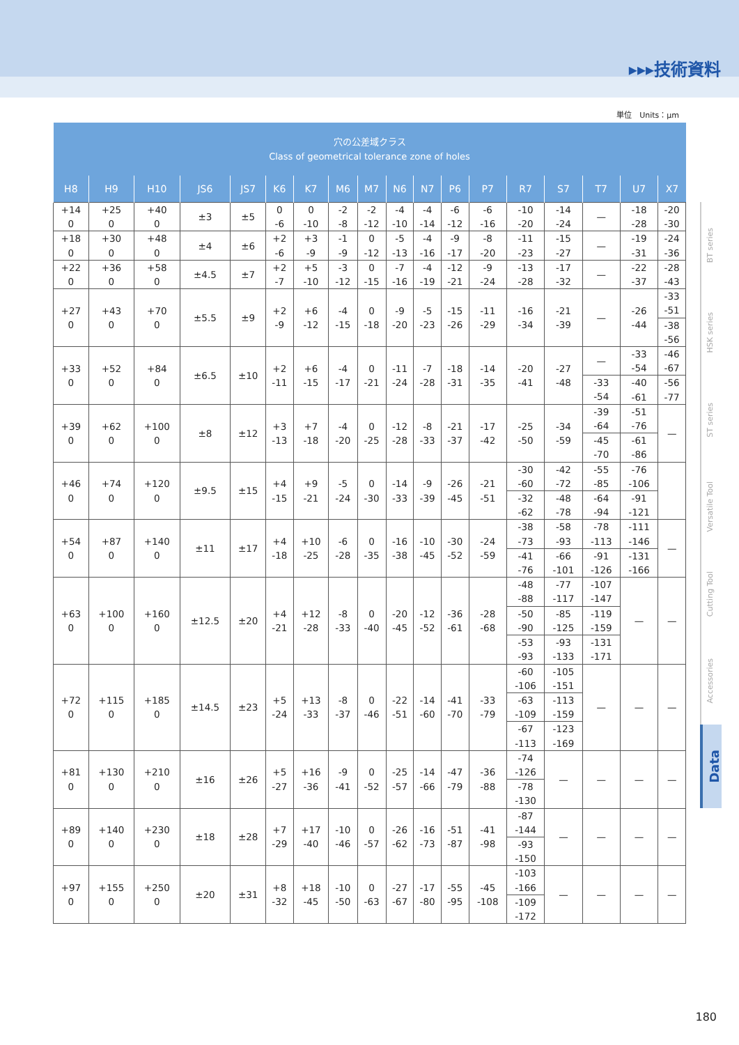▸▸▸技術資料
単位　Units：μm
| 穴の公差域クラス Class of geometrical tolerance zone of holes | | | | | | | | | | | | | | | | | |
| --- | --- | --- | --- | --- | --- | --- | --- | --- | --- | --- | --- | --- | --- | --- | --- | --- | --- |
| H8 | H9 | H10 | JS6 | JS7 | K6 | K7 | M6 | M7 | N6 | N7 | P6 | P7 | R7 | S7 | T7 | U7 | X7 |
| +14 0 | +25 0 | +40 0 | ±3 | ±5 | 0 -6 | 0 -10 | -2 -8 | -2 -12 | -4 -10 | -4 -14 | -6 -12 | -6 -16 | -10 -20 | -14 -24 | — | -18 -28 | -20 -30 |
| +18 0 | +30 0 | +48 0 | ±4 | ±6 | +2 -6 | +3 -9 | -1 -9 | 0 -12 | -5 -13 | -4 -16 | -9 -17 | -8 -20 | -11 -23 | -15 -27 | — | -19 -31 | -24 -36 |
| +22 0 | +36 0 | +58 0 | ±4.5 | ±7 | +2 -7 | +5 -10 | -3 -12 | 0 -15 | -7 -16 | -4 -19 | -12 -21 | -9 -24 | -13 -28 | -17 -32 | — | -22 -37 | -28 -43 |
| +27 0 | +43 0 | +70 0 | ±5.5 | ±9 | +2 -9 | +6 -12 | -4 -15 | 0 -18 | -9 -20 | -5 -23 | -15 -26 | -11 -29 | -16 -34 | -21 -39 | — | -26 -44 | -33 -51 -38 -56 |
| +33 0 | +52 0 | +84 0 | ±6.5 | ±10 | +2 -11 | +6 -15 | -4 -17 | 0 -21 | -11 -24 | -7 -28 | -18 -31 | -14 -35 | -20 -41 | -27 -48 | — -33 -54 | -33 -54 -40 -61 | -46 -67 -56 -77 |
| +39 0 | +62 0 | +100 0 | ±8 | ±12 | +3 -13 | +7 -18 | -4 -20 | 0 -25 | -12 -28 | -8 -33 | -21 -37 | -17 -42 | -25 -50 | -34 -59 | -39 -64 -45 -70 | -51 -76 -61 -86 | — |
| +46 0 | +74 0 | +120 0 | ±9.5 | ±15 | +4 -15 | +9 -21 | -5 -24 | 0 -30 | -14 -33 | -9 -39 | -26 -45 | -21 -51 | -30 -60 -32 -62 | -42 -72 -48 -78 | -55 -85 -64 -94 | -76 -106 -91 -121 | |
| +54 0 | +87 0 | +140 0 | ±11 | ±17 | +4 -18 | +10 -25 | -6 -28 | 0 -35 | -16 -38 | -10 -45 | -30 -52 | -24 -59 | -38 -73 -41 -76 | -58 -93 -66 -101 | -78 -113 -91 -126 | -111 -146 -131 -166 | — |
| +63 0 | +100 0 | +160 0 | ±12.5 | ±20 | +4 -21 | +12 -28 | -8 -33 | 0 -40 | -20 -45 | -12 -52 | -36 -61 | -28 -68 | -48 -88 -50 -90 -53 -93 | -77 -117 -85 -125 -93 -133 | -107 -147 -119 -159 -131 -171 | — | — |
| +72 0 | +115 0 | +185 0 | ±14.5 | ±23 | +5 -24 | +13 -33 | -8 -37 | 0 -46 | -22 -51 | -14 -60 | -41 -70 | -33 -79 | -60 -106 -63 -109 -67 -113 | -105 -151 -113 -159 -123 -169 | — | — | — |
| +81 0 | +130 0 | +210 0 | ±16 | ±26 | +5 -27 | +16 -36 | -9 -41 | 0 -52 | -25 -57 | -14 -66 | -47 -79 | -36 -88 | -74 -126 -78 -130 | — | — | — | — |
| +89 0 | +140 0 | +230 0 | ±18 | ±28 | +7 -29 | +17 -40 | -10 -46 | 0 -57 | -26 -62 | -16 -73 | -51 -87 | -41 -98 | -87 -144 -93 -150 | — | — | — | — |
| +97 0 | +155 0 | +250 0 | ±20 | ±31 | +8 -32 | +18 -45 | -10 -50 | 0 -63 | -27 -67 | -17 -80 | -55 -95 | -45 -108 | -103 -166 -109 -172 | — | — | — | — |
BT series
HSK series
ST series
Versatile Tool
Cutting Tool
Accessories
Data
180